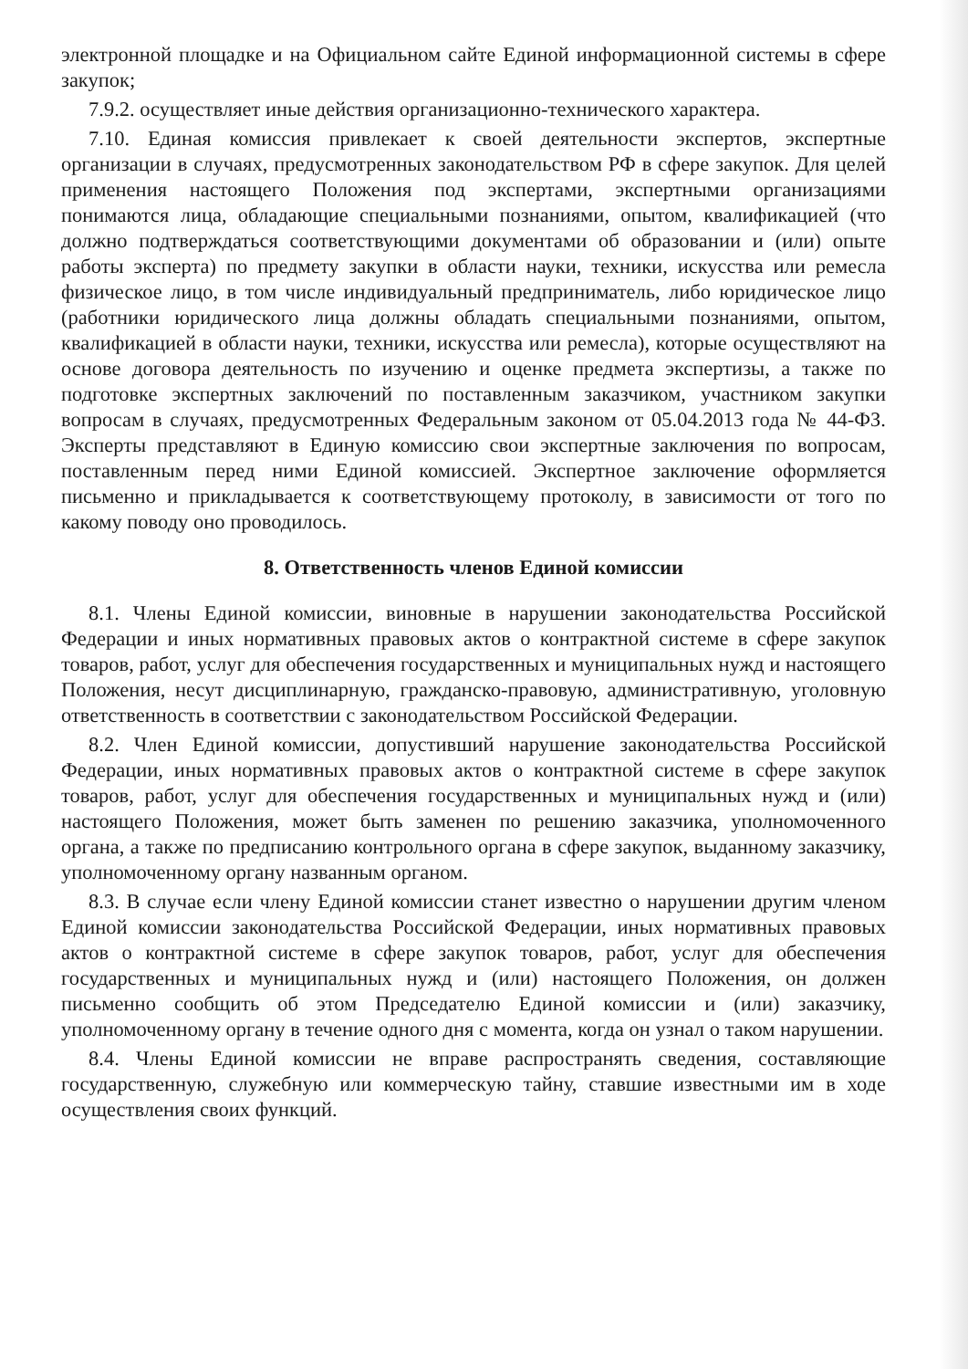электронной площадке и на Официальном сайте Единой информационной системы в сфере закупок;
7.9.2. осуществляет иные действия организационно-технического характера.
7.10. Единая комиссия привлекает к своей деятельности экспертов, экспертные организации в случаях, предусмотренных законодательством РФ в сфере закупок. Для целей применения настоящего Положения под экспертами, экспертными организациями понимаются лица, обладающие специальными познаниями, опытом, квалификацией (что должно подтверждаться соответствующими документами об образовании и (или) опыте работы эксперта) по предмету закупки в области науки, техники, искусства или ремесла физическое лицо, в том числе индивидуальный предприниматель, либо юридическое лицо (работники юридического лица должны обладать специальными познаниями, опытом, квалификацией в области науки, техники, искусства или ремесла), которые осуществляют на основе договора деятельность по изучению и оценке предмета экспертизы, а также по подготовке экспертных заключений по поставленным заказчиком, участником закупки вопросам в случаях, предусмотренных Федеральным законом от 05.04.2013 года № 44-ФЗ. Эксперты представляют в Единую комиссию свои экспертные заключения по вопросам, поставленным перед ними Единой комиссией. Экспертное заключение оформляется письменно и прикладывается к соответствующему протоколу, в зависимости от того по какому поводу оно проводилось.
8. Ответственность членов Единой комиссии
8.1. Члены Единой комиссии, виновные в нарушении законодательства Российской Федерации и иных нормативных правовых актов о контрактной системе в сфере закупок товаров, работ, услуг для обеспечения государственных и муниципальных нужд и настоящего Положения, несут дисциплинарную, гражданско-правовую, административную, уголовную ответственность в соответствии с законодательством Российской Федерации.
8.2. Член Единой комиссии, допустивший нарушение законодательства Российской Федерации, иных нормативных правовых актов о контрактной системе в сфере закупок товаров, работ, услуг для обеспечения государственных и муниципальных нужд и (или) настоящего Положения, может быть заменен по решению заказчика, уполномоченного органа, а также по предписанию контрольного органа в сфере закупок, выданному заказчику, уполномоченному органу названным органом.
8.3. В случае если члену Единой комиссии станет известно о нарушении другим членом Единой комиссии законодательства Российской Федерации, иных нормативных правовых актов о контрактной системе в сфере закупок товаров, работ, услуг для обеспечения государственных и муниципальных нужд и (или) настоящего Положения, он должен письменно сообщить об этом Председателю Единой комиссии и (или) заказчику, уполномоченному органу в течение одного дня с момента, когда он узнал о таком нарушении.
8.4. Члены Единой комиссии не вправе распространять сведения, составляющие государственную, служебную или коммерческую тайну, ставшие известными им в ходе осуществления своих функций.